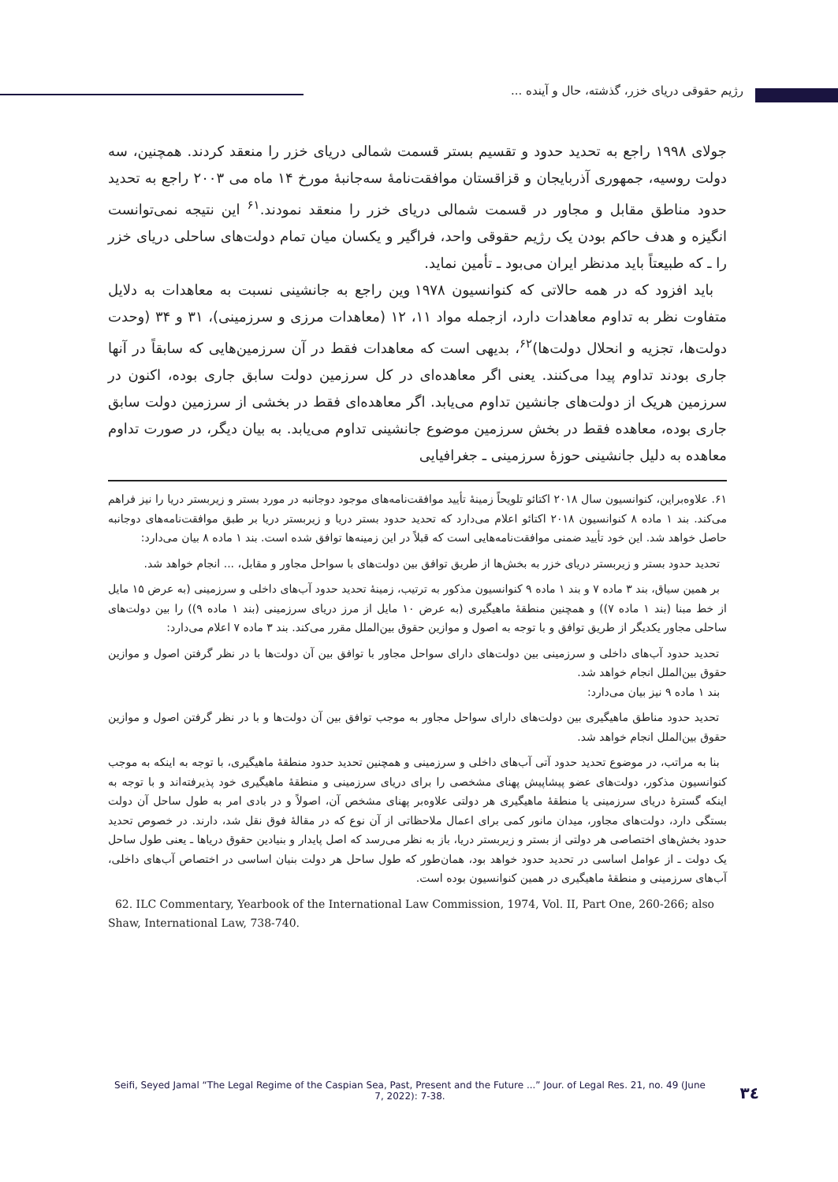رژیم حقوقی دریای خزر، گذشته، حال و آینده ...
جولای ۱۹۹۸ راجع به تحدید حدود و تقسیم بستر قسمت شمالی دریای خزر را منعقد کردند. همچنین، سه دولت روسیه، جمهوری آذربایجان و قزاقستان موافقت‌نامهٔ سه‌جانبهٔ مورخ ۱۴ ماه می ۲۰۰۳ راجع به تحدید حدود مناطق مقابل و مجاور در قسمت شمالی دریای خزر را منعقد نمودند.<sup>۶۱</sup> این نتیجه نمی‌توانست انگیزه و هدف حاکم بودن یک رژیم حقوقی واحد، فراگیر و یکسان میان تمام دولت‌های ساحلی دریای خزر را ـ که طبیعتاً باید مدنظر ایران می‌بود ـ تأمین نماید.
باید افزود که در همه حالاتی که کنوانسیون ۱۹۷۸ وین راجع به جانشینی نسبت به معاهدات به دلایل متفاوت نظر به تداوم معاهدات دارد، ازجمله مواد ۱۱، ۱۲ (معاهدات مرزی و سرزمینی)، ۳۱ و ۳۴ (وحدت دولت‌ها، تجزیه و انحلال دولت‌ها)<sup>۶۲</sup>، بدیهی است که معاهدات فقط در آن سرزمین‌هایی که سابقاً در آنها جاری بودند تداوم پیدا می‌کنند. یعنی اگر معاهده‌ای در کل سرزمین دولت سابق جاری بوده، اکنون در سرزمین هریک از دولت‌های جانشین تداوم می‌یابد. اگر معاهده‌ای فقط در بخشی از سرزمین دولت سابق جاری بوده، معاهده فقط در بخش سرزمین موضوع جانشینی تداوم می‌یابد. به بیان دیگر، در صورت تداوم معاهده به دلیل جانشینی حوزهٔ سرزمینی ـ جغرافیایی
۶۱. علاوه‌براین، کنوانسیون سال ۲۰۱۸ اکتائو تلویحاً زمینهٔ تأیید موافقت‌نامه‌های موجود دوجانبه در مورد بستر و زیربستر دریا را نیز فراهم می‌کند. بند ۱ ماده ۸ کنوانسیون ۲۰۱۸ اکتائو اعلام می‌دارد که تحدید حدود بستر دریا و زیربستر دریا بر طبق موافقت‌نامه‌های دوجانبه حاصل خواهد شد. این خود تأیید ضمنی موافقت‌نامه‌هایی است که قبلاً در این زمینه‌ها توافق شده است. بند ۱ ماده ۸ بیان می‌دارد:
تحدید حدود بستر و زیربستر دریای خزر به بخش‌ها از طریق توافق بین دولت‌های با سواحل مجاور و مقابل، ... انجام خواهد شد.
بر همین سیاق، بند ۳ ماده ۷ و بند ۱ ماده ۹ کنوانسیون مذکور به ترتیب، زمینهٔ تحدید حدود آب‌های داخلی و سرزمینی (به عرض ۱۵ مایل از خط مبنا (بند ۱ ماده ۷)) و همچنین منطقهٔ ماهیگیری (به عرض ۱۰ مایل از مرز دریای سرزمینی (بند ۱ ماده ۹)) را بین دولت‌های ساحلی مجاور یکدیگر از طریق توافق و با توجه به اصول و موازین حقوق بین‌الملل مقرر می‌کند. بند ۳ ماده ۷ اعلام می‌دارد:
تحدید حدود آب‌های داخلی و سرزمینی بین دولت‌های دارای سواحل مجاور با توافق بین آن دولت‌ها با در نظر گرفتن اصول و موازین حقوق بین‌الملل انجام خواهد شد.
بند ۱ ماده ۹ نیز بیان می‌دارد:
تحدید حدود مناطق ماهیگیری بین دولت‌های دارای سواحل مجاور به موجب توافق بین آن دولت‌ها و با در نظر گرفتن اصول و موازین حقوق بین‌الملل انجام خواهد شد.
بنا به مراتب، در موضوع تحدید حدود آتی آب‌های داخلی و سرزمینی و همچنین تحدید حدود منطقهٔ ماهیگیری، با توجه به اینکه به موجب کنوانسیون مذکور، دولت‌های عضو پیشاپیش پهنای مشخصی را برای دریای سرزمینی و منطقهٔ ماهیگیری خود پذیرفته‌اند و با توجه به اینکه گسترهٔ دریای سرزمینی یا منطقهٔ ماهیگیری هر دولتی علاوه‌بر پهنای مشخص آن، اصولاً و در بادی امر به طول ساحل آن دولت بستگی دارد، دولت‌های مجاور، میدان مانور کمی برای اعمال ملاحظاتی از آن نوع که در مقالهٔ فوق نقل شد، دارند. در خصوص تحدید حدود بخش‌های اختصاصی هر دولتی از بستر و زیربستر دریا، باز به نظر می‌رسد که اصل پایدار و بنیادین حقوق دریاها ـ یعنی طول ساحل یک دولت ـ از عوامل اساسی در تحدید حدود خواهد بود، همان‌طور که طول ساحل هر دولت بنیان اساسی در اختصاص آب‌های داخلی، آب‌های سرزمینی و منطقهٔ ماهیگیری در همین کنوانسیون بوده است.
62. ILC Commentary, Yearbook of the International Law Commission, 1974, Vol. II, Part One, 260-266; also Shaw, International Law, 738-740.
Seifi, Seyed Jamal “The Legal Regime of the Caspian Sea, Past, Present and the Future ...” Jour. of Legal Res. 21, no. 49 (June 7, 2022): 7-38.
۳٤